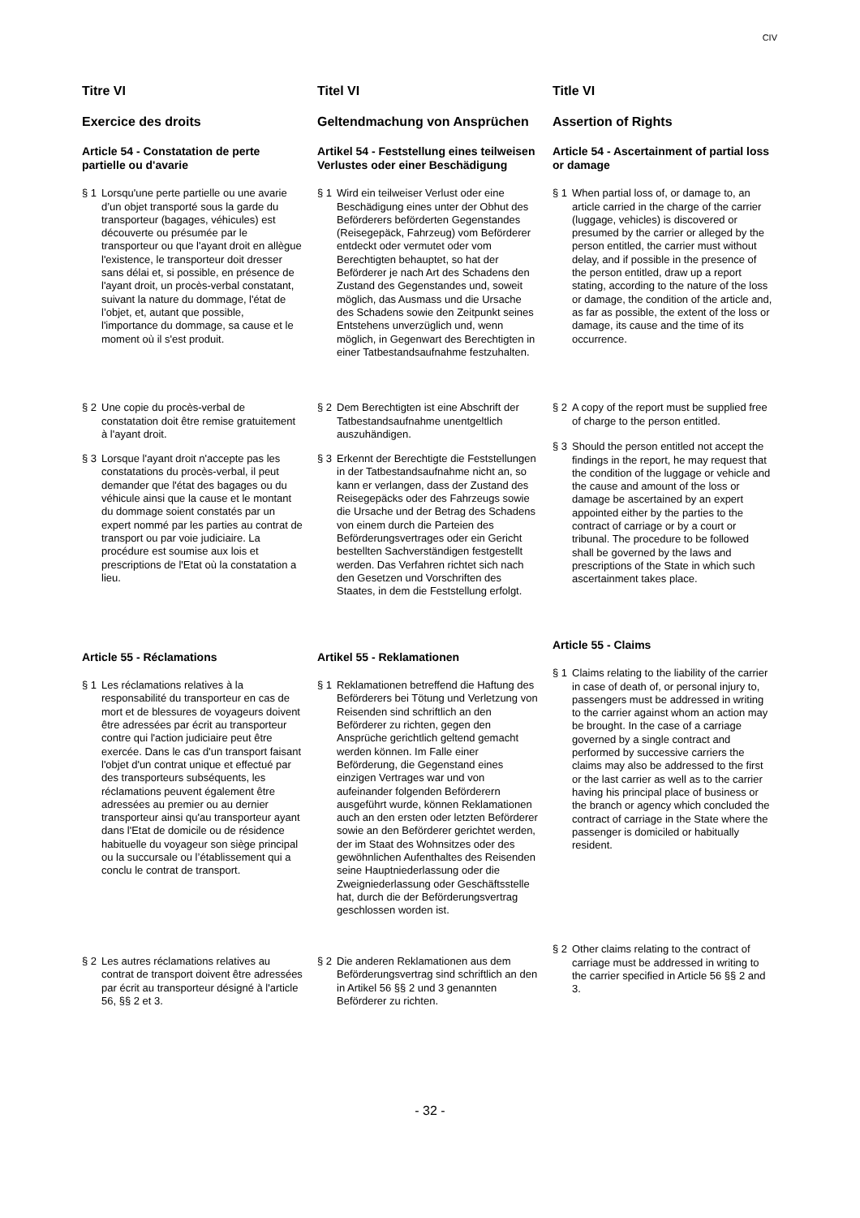CIV
Titre VI
Exercice des droits
Article 54 - Constatation de perte partielle ou d'avarie
§ 1 Lorsqu'une perte partielle ou une avarie d’un objet transporté sous la garde du transporteur (bagages, véhicules) est découverte ou présumée par le transporteur ou que l'ayant droit en allègue l'existence, le transporteur doit dresser sans délai et, si possible, en présence de l'ayant droit, un procès-verbal constatant, suivant la nature du dommage, l'état de l’objet, et, autant que possible, l'importance du dommage, sa cause et le moment où il s'est produit.
§ 2 Une copie du procès-verbal de constatation doit être remise gratuitement à l'ayant droit.
§ 3 Lorsque l'ayant droit n'accepte pas les constatations du procès-verbal, il peut demander que l'état des bagages ou du véhicule ainsi que la cause et le montant du dommage soient constatés par un expert nommé par les parties au contrat de transport ou par voie judiciaire. La procédure est soumise aux lois et prescriptions de l'Etat où la constatation a lieu.
Article 55 - Réclamations
§ 1 Les réclamations relatives à la responsabilité du transporteur en cas de mort et de blessures de voyageurs doivent être adressées par écrit au transporteur contre qui l'action judiciaire peut être exercée. Dans le cas d'un transport faisant l'objet d'un contrat unique et effectué par des transporteurs subséquents, les réclamations peuvent également être adressées au premier ou au dernier transporteur ainsi qu'au transporteur ayant dans l'Etat de domicile ou de résidence habituelle du voyageur son siège principal ou la succursale ou l’établissement qui a conclu le contrat de transport.
§ 2 Les autres réclamations relatives au contrat de transport doivent être adressées par écrit au transporteur désigné à l'article 56, §§ 2 et 3.
Titel VI
Geltendmachung von Ansprüchen
Artikel 54 - Feststellung eines teilweisen Verlustes oder einer Beschädigung
§ 1 Wird ein teilweiser Verlust oder eine Beschädigung eines unter der Obhut des Beförderers beförderten Gegenstandes (Reisegepäck, Fahrzeug) vom Beförderer entdeckt oder vermutet oder vom Berechtigten behauptet, so hat der Beförderer je nach Art des Schadens den Zustand des Gegenstandes und, soweit möglich, das Ausmass und die Ursache des Schadens sowie den Zeitpunkt seines Entstehens unverzüglich und, wenn möglich, in Gegenwart des Berechtigten in einer Tatbestandsaufnahme festzuhalten.
§ 2 Dem Berechtigten ist eine Abschrift der Tatbestandsaufnahme unentgeltlich auszuhändigen.
§ 3 Erkennt der Berechtigte die Feststellungen in der Tatbestandsaufnahme nicht an, so kann er verlangen, dass der Zustand des Reisegepäcks oder des Fahrzeugs sowie die Ursache und der Betrag des Schadens von einem durch die Parteien des Beförderungsvertrages oder ein Gericht bestellten Sachverständigen festgestellt werden. Das Verfahren richtet sich nach den Gesetzen und Vorschriften des Staates, in dem die Feststellung erfolgt.
Artikel 55 - Reklamationen
§ 1 Reklamationen betreffend die Haftung des Beförderers bei Tötung und Verletzung von Reisenden sind schriftlich an den Beförderer zu richten, gegen den Ansprüche gerichtlich geltend gemacht werden können. Im Falle einer Beförderung, die Gegenstand eines einzigen Vertrages war und von aufeinander folgenden Beförderern ausgeführt wurde, können Reklamationen auch an den ersten oder letzten Beförderer sowie an den Beförderer gerichtet werden, der im Staat des Wohnsitzes oder des gewöhnlichen Aufenthaltes des Reisenden seine Hauptniederlassung oder die Zweigniederlassung oder Geschäftsstelle hat, durch die der Beförderungsvertrag geschlossen worden ist.
§ 2 Die anderen Reklamationen aus dem Beförderungsvertrag sind schriftlich an den in Artikel 56 §§ 2 und 3 genannten Beförderer zu richten.
Title VI
Assertion of Rights
Article 54 - Ascertainment of partial loss or damage
§ 1 When partial loss of, or damage to, an article carried in the charge of the carrier (luggage, vehicles) is discovered or presumed by the carrier or alleged by the person entitled, the carrier must without delay, and if possible in the presence of the person entitled, draw up a report stating, according to the nature of the loss or damage, the condition of the article and, as far as possible, the extent of the loss or damage, its cause and the time of its occurrence.
§ 2 A copy of the report must be supplied free of charge to the person entitled.
§ 3 Should the person entitled not accept the findings in the report, he may request that the condition of the luggage or vehicle and the cause and amount of the loss or damage be ascertained by an expert appointed either by the parties to the contract of carriage or by a court or tribunal. The procedure to be followed shall be governed by the laws and prescriptions of the State in which such ascertainment takes place.
Article 55 - Claims
§ 1 Claims relating to the liability of the carrier in case of death of, or personal injury to, passengers must be addressed in writing to the carrier against whom an action may be brought. In the case of a carriage governed by a single contract and performed by successive carriers the claims may also be addressed to the first or the last carrier as well as to the carrier having his principal place of business or the branch or agency which concluded the contract of carriage in the State where the passenger is domiciled or habitually resident.
§ 2 Other claims relating to the contract of carriage must be addressed in writing to the carrier specified in Article 56 §§ 2 and 3.
- 32 -